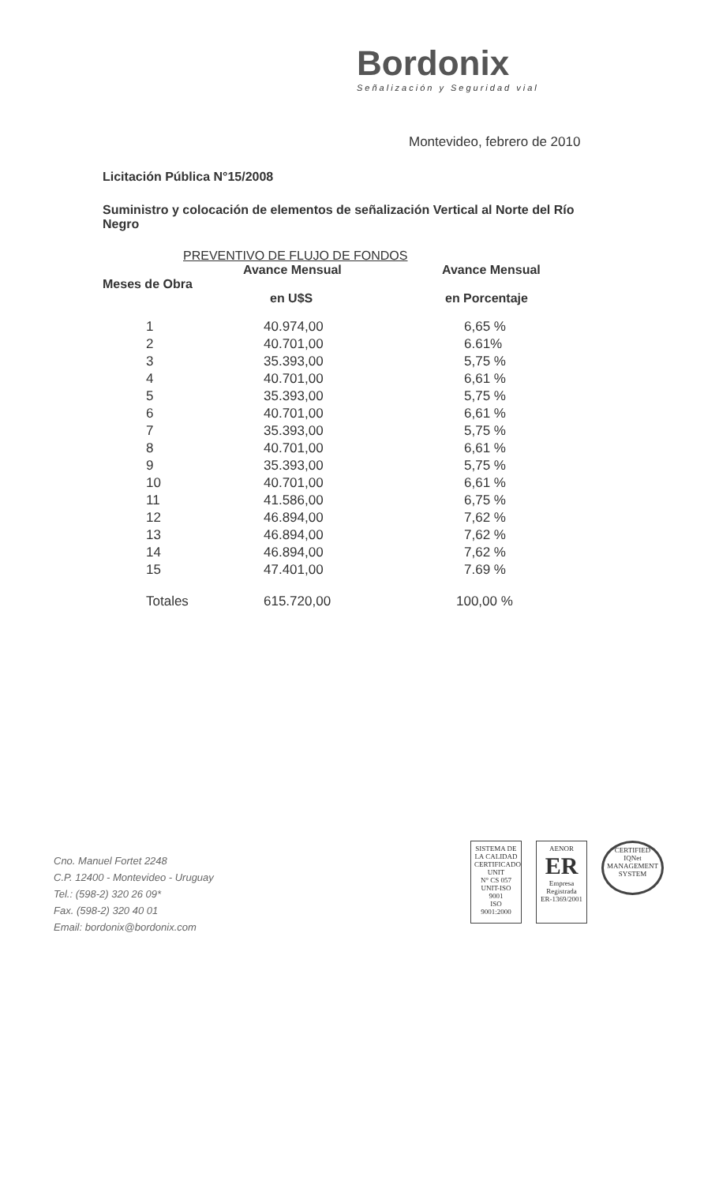Bordonix
Señalización y Seguridad vial
Montevideo, febrero de 2010
Licitación Pública N°15/2008
Suministro y colocación de elementos de señalización Vertical al Norte del Río Negro
PREVENTIVO DE FLUJO DE FONDOS
| Meses de Obra | Avance Mensual en U$S | Avance Mensual en Porcentaje |
| --- | --- | --- |
| 1 | 40.974,00 | 6,65 % |
| 2 | 40.701,00 | 6.61% |
| 3 | 35.393,00 | 5,75 % |
| 4 | 40.701,00 | 6,61 % |
| 5 | 35.393,00 | 5,75 % |
| 6 | 40.701,00 | 6,61 % |
| 7 | 35.393,00 | 5,75 % |
| 8 | 40.701,00 | 6,61 % |
| 9 | 35.393,00 | 5,75 % |
| 10 | 40.701,00 | 6,61 % |
| 11 | 41.586,00 | 6,75 % |
| 12 | 46.894,00 | 7,62 % |
| 13 | 46.894,00 | 7,62 % |
| 14 | 46.894,00 | 7,62 % |
| 15 | 47.401,00 | 7.69 % |
| Totales | 615.720,00 | 100,00 % |
Cno. Manuel Fortet 2248
C.P. 12400 - Montevideo - Uruguay
Tel.: (598-2) 320 26 09*
Fax. (598-2) 320 40 01
Email: bordonix@bordonix.com
SISTEMA DE LA CALIDAD CERTIFICADO
UNIT
N° CS 057
UNIT-ISO 9001
ISO 9001:2000
AENOR
ER
Empresa Registrada
ER-1369/2001
CERTIFIED
IQNet
MANAGEMENT SYSTEM